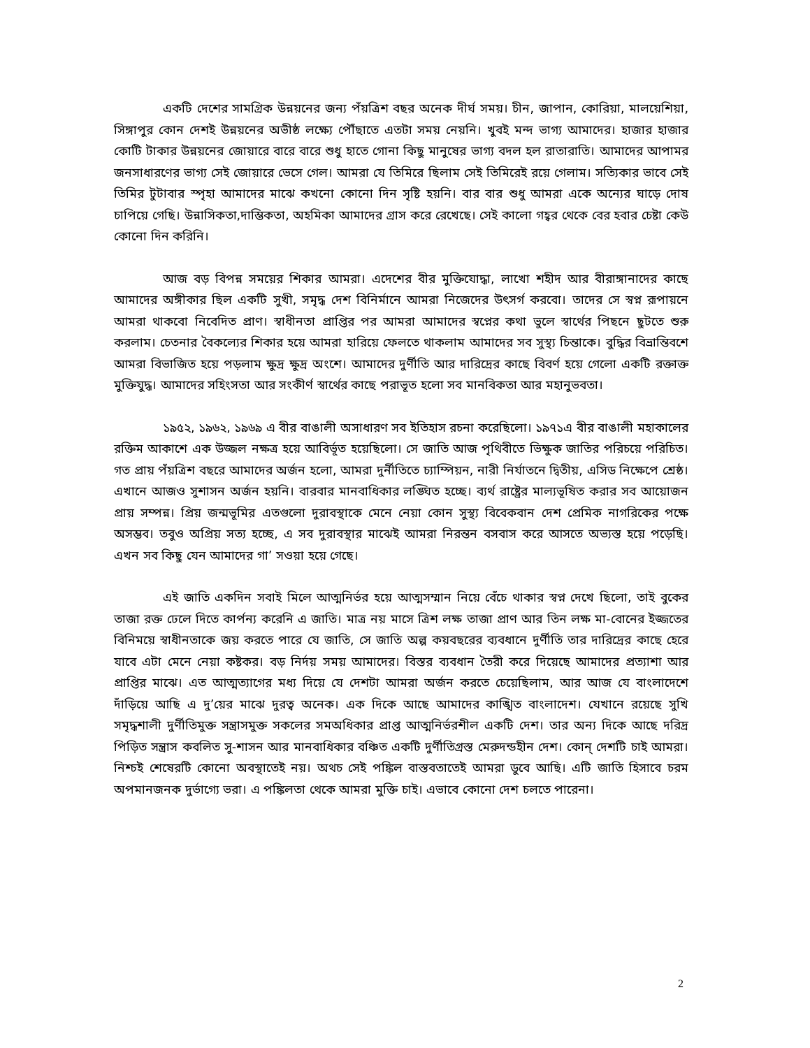একটি দেশের সামগ্রিক উন্নয়নের জন্য পঁয়ত্রিশ বছর অনেক দীর্ঘ সময়। চীন, জাপান, কোরিয়া, মালয়েশিয়া, সিঙ্গাপুর কোন দেশই উন্নয়নের অভীষ্ঠ লক্ষ্যে পৌঁছাতে এতটা সময় নেয়নি। খুবই মন্দ ভাগ্য আমাদের। হাজার হাজার কোটি টাকার উন্নয়নের জোয়ারে বারে বারে শুধু হাতে গোনা কিছু মানুষের ভাগ্য বদল হল রাতারাতি। আমাদের আপামর জনসাধারণের ভাগ্য সেই জোয়ারে ভেসে গেল। আমরা যে তিমিরে ছিলাম সেই তিমিরেই রয়ে গেলাম। সত্যিকার ভাবে সেই তিমির টুটাবার স্পৃহা আমাদের মাঝে কখনো কোনো দিন সৃষ্টি হয়নি। বার বার শুধু আমরা একে অন্যের ঘাড়ে দোষ চাপিয়ে গেছি। উন্নাসিকতা,দাম্ভিকতা, অহমিকা আমাদের গ্রাস করে রেখেছে। সেই কালো গহ্বর থেকে বের হবার চেষ্টা কেউ কোনো দিন করিনি।
আজ বড় বিপন্ন সময়ের শিকার আমরা। এদেশের বীর মুক্তিযোদ্ধা, লাখো শহীদ আর বীরাঙ্গানাদের কাছে আমাদের অঙ্গীকার ছিল একটি সুখী, সমৃদ্ধ দেশ বিনির্মানে আমরা নিজেদের উৎসর্গ করবো। তাদের সে স্বপ্ন রূপায়নে আমরা থাকবো নিবেদিত প্রাণ। স্বাধীনতা প্রাপ্তির পর আমরা আমাদের স্বপ্নের কথা ভুলে স্বার্থের পিছনে ছুটতে শুরু করলাম। চেতনার বৈকল্যের শিকার হয়ে আমরা হারিয়ে ফেলতে থাকলাম আমাদের সব সুস্থ্য চিন্তাকে। বুদ্ধির বিভ্রান্তিবশে আমরা বিভাজিত হয়ে পড়লাম ক্ষুদ্র ক্ষুদ্র অংশে। আমাদের দুর্ণীতি আর দারিদ্রের কাছে বিবর্ণ হয়ে গেলো একটি রক্তাক্ত মুক্তিযুদ্ধ। আমাদের সহিংসতা আর সংকীর্ণ স্বার্থের কাছে পরাভূত হলো সব মানবিকতা আর মহানুভবতা।
১৯৫২, ১৯৬২, ১৯৬৯ এ বীর বাঙালী অসাধারণ সব ইতিহাস রচনা করেছিলো। ১৯৭১এ বীর বাঙালী মহাকালের রক্তিম আকাশে এক উজ্জল নক্ষত্র হয়ে আবির্ভূত হয়েছিলো। সে জাতি আজ পৃথিবীতে ভিক্ষুক জাতির পরিচয়ে পরিচিত। গত প্রায় পঁয়ত্রিশ বছরে আমাদের অর্জন হলো, আমরা দুর্নীতিতে চ্যাম্পিয়ন, নারী নির্যাতনে দ্বিতীয়, এসিড নিক্ষেপে শ্রেষ্ঠ। এখানে আজও সুশাসন অর্জন হয়নি। বারবার মানবাধিকার লঙ্ঘিত হচ্ছে। ব্যর্থ রাষ্ট্রের মাল্যভূষিত করার সব আয়োজন প্রায় সম্পন্ন। প্রিয় জন্মভূমির এতগুলো দুরাবস্থাকে মেনে নেয়া কোন সুস্থ্য বিবেকবান দেশ প্রেমিক নাগরিকের পক্ষে অসম্ভব। তবুও অপ্রিয় সত্য হচ্ছে, এ সব দুরাবস্থার মাঝেই আমরা নিরন্তন বসবাস করে আসতে অভ্যস্ত হয়ে পড়েছি। এখন সব কিছু যেন আমাদের গা’ সওয়া হয়ে গেছে।
এই জাতি একদিন সবাই মিলে আত্মনির্ভর হয়ে আত্মসম্মান নিয়ে বেঁচে থাকার স্বপ্ন দেখে ছিলো, তাই বুকের তাজা রক্ত ঢেলে দিতে কার্পন্য করেনি এ জাতি। মাত্র নয় মাসে ত্রিশ লক্ষ তাজা প্রাণ আর তিন লক্ষ মা-বোনের ইজ্জতের বিনিময়ে স্বাধীনতাকে জয় করতে পারে যে জাতি, সে জাতি অল্প কয়বছরের ব্যবধানে দুর্ণীতি তার দারিদ্রের কাছে হেরে যাবে এটা মেনে নেয়া কষ্টকর। বড় নির্দয় সময় আমাদের। বিস্তর ব্যবধান তৈরী করে দিয়েছে আমাদের প্রত্যাশা আর প্রাপ্তির মাঝে। এত আত্মত্যাগের মধ্য দিয়ে যে দেশটা আমরা অর্জন করতে চেয়েছিলাম, আর আজ যে বাংলাদেশে দাঁড়িয়ে আছি এ দু’য়ের মাঝে দুরত্ব অনেক। এক দিকে আছে আমাদের কাঙ্খিত বাংলাদেশ। যেখানে রয়েছে সুখি সমৃদ্ধশালী দুর্ণীতিমুক্ত সন্ত্রাসমুক্ত সকলের সমঅধিকার প্রাপ্ত আত্মনির্ভরশীল একটি দেশ। তার অন্য দিকে আছে দরিদ্র পিড়িত সন্ত্রাস কবলিত সু-শাসন আর মানবাধিকার বঞ্চিত একটি দুর্ণীতিগ্রস্ত মেরুদন্ডহীন দেশ। কোন্ দেশটি চাই আমরা। নিশ্চই শেষেরটি কোনো অবস্থাতেই নয়। অথচ সেই পঙ্কিল বাস্তবতাতেই আমরা ডুবে আছি। এটি জাতি হিসাবে চরম অপমানজনক দুর্ভাগ্যে ভরা। এ পঙ্কিলতা থেকে আমরা মুক্তি চাই। এভাবে কোনো দেশ চলতে পারেনা।
2